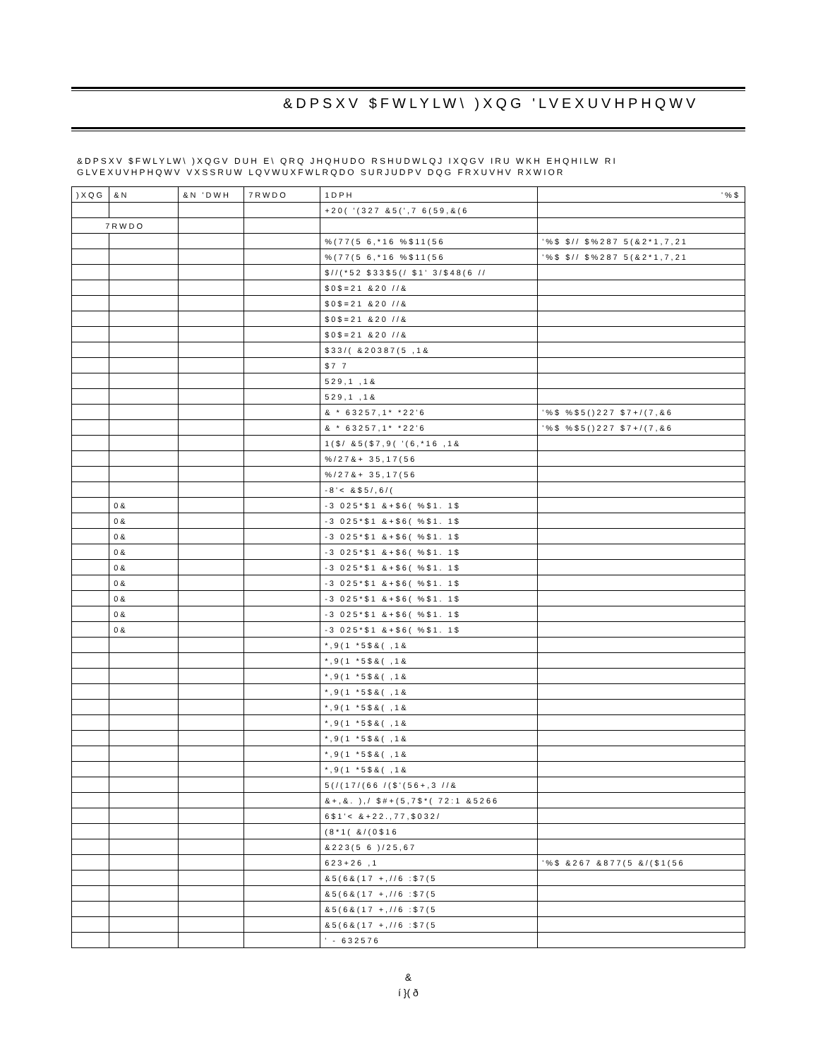&DPSXV $FWLYLW\ )XQG 'LVEXUVHPHQWV
&DPSXV $FWLYLW\ )XQGV DUH E\ QRQ JHQHUDO RSHUDWLQJ IXQGV IRU WKH EHQHILW RI
GLVEXUVHPHQWV VXSSRUW LQVWUXFWLRQDO SURJUDPV DQG FRXUVHV RXWIOR
| )XQG | &N | &N 'DWH | 7RWDO | 1DPH | '%$ |
| --- | --- | --- | --- | --- | --- |
| | | | | +20( '(327 &5(',7 6(59,&(6 | |
| 7RWDO | | | | | |
| | | | | %(77(5 6,*16 %$11(56 | '%$ $// $%287 5(&2*1,7,21 |
| | | | | %(77(5 6,*16 %$11(56 | '%$ $// $%287 5(&2*1,7,21 |
| | | | | $//(*52 $33$5(/ $1' 3/$48(6 // | |
| | | | | $0$=21 &20 //& | |
| | | | | $0$=21 &20 //& | |
| | | | | $0$=21 &20 //& | |
| | | | | $0$=21 &20 //& | |
| | | | | $33/( &20387(5 ,1& | |
| | | | | $7 7 | |
| | | | | 529,1 ,1& | |
| | | | | 529,1 ,1& | |
| | | | | & * 63257,1* *22'6 | '%$ %$5()227 $7+/(7,&6 |
| | | | | & * 63257,1* *22'6 | '%$ %$5()227 $7+/(7,&6 |
| | | | | 1($/ &5($7,9( '(6,*16 ,1& | |
| | | | | %/27&+ 35,17(56 | |
| | | | | %/27&+ 35,17(56 | |
| | | | | -8'< &$5/,6/( | |
| | 0& | | | -3 025*$1 &+$6( %$1. 1$ | |
| | 0& | | | -3 025*$1 &+$6( %$1. 1$ | |
| | 0& | | | -3 025*$1 &+$6( %$1. 1$ | |
| | 0& | | | -3 025*$1 &+$6( %$1. 1$ | |
| | 0& | | | -3 025*$1 &+$6( %$1. 1$ | |
| | 0& | | | -3 025*$1 &+$6( %$1. 1$ | |
| | 0& | | | -3 025*$1 &+$6( %$1. 1$ | |
| | 0& | | | -3 025*$1 &+$6( %$1. 1$ | |
| | 0& | | | -3 025*$1 &+$6( %$1. 1$ | |
| | | | | *,9(1 *5$&( ,1& | |
| | | | | *,9(1 *5$&( ,1& | |
| | | | | *,9(1 *5$&( ,1& | |
| | | | | *,9(1 *5$&( ,1& | |
| | | | | *,9(1 *5$&( ,1& | |
| | | | | *,9(1 *5$&( ,1& | |
| | | | | *,9(1 *5$&( ,1& | |
| | | | | *,9(1 *5$&( ,1& | |
| | | | | *,9(1 *5$&( ,1& | |
| | | | | 5(/(17/(66 /($'(56+,3 //& | |
| | | | | &+,&. ),/ $#+(5,7$*( 72:1 &5266 | |
| | | | | 6$1'< &+22.,77,$032/ | |
| | | | | (8*1( &/(0$16 | |
| | | | | &223(5 6 )/25,67 | |
| | | | | 623+26 ,1 | '%$ &267 &877(5 &/($1(56 |
| | | | | &5(6&(17 +,//6 :$7(5 | |
| | | | | &5(6&(17 +,//6 :$7(5 | |
| | | | | &5(6&(17 +,//6 :$7(5 | |
| | | | | &5(6&(17 +,//6 :$7(5 | |
| | | | | ' - 632576 | |
&
í }( ð